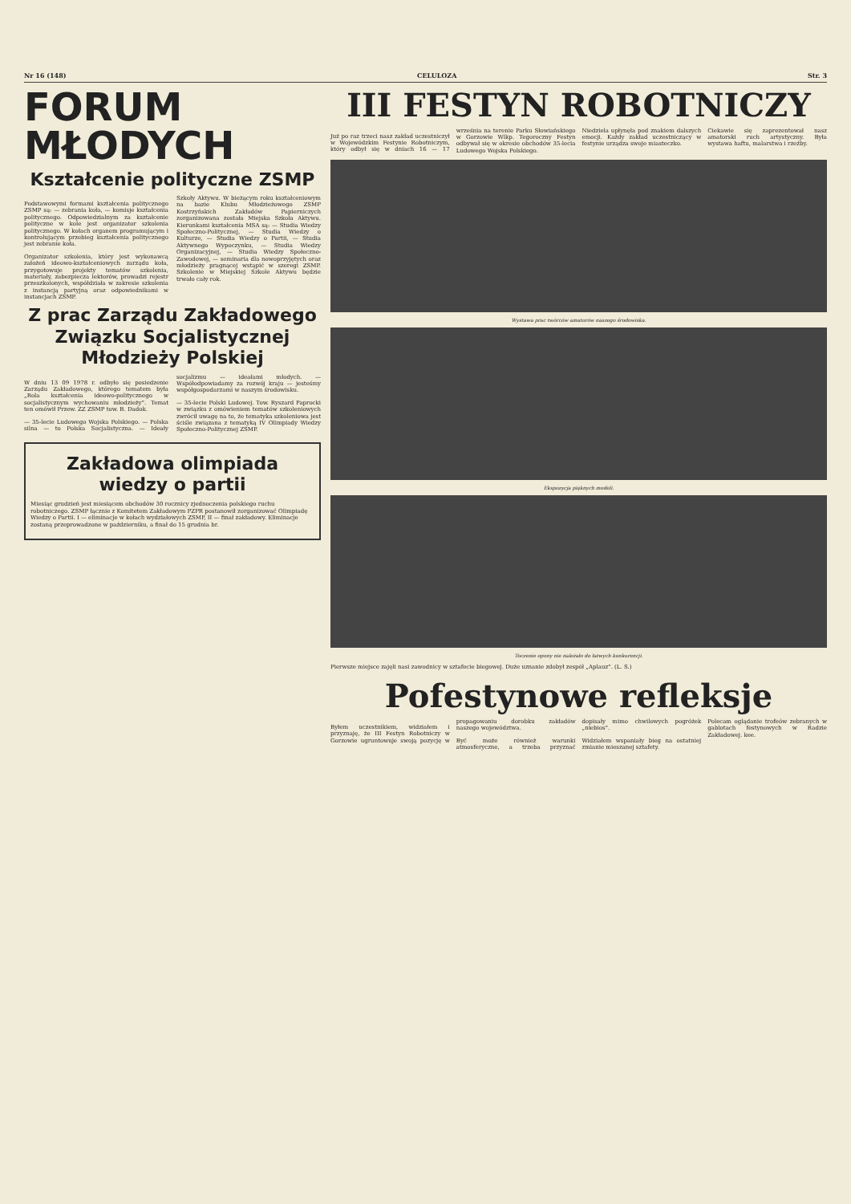Nr 16 (148) CELULOZA Str. 3
FORUM
MŁODYCH
Kształcenie polityczne ZSMP
Podstawowymi formami kształcenia politycznego ZSMP są: — zebrania koła, — komisje kształcenia politycznego. Odpowiedzialnym za kształcenie polityczne w kole jest organizator szkolenia politycznego. W kołach organem programującym i kontrolującym przebieg kształcenia politycznego jest zebranie koła.
Organizator szkolenia, który jest wykonawcą założeń ideowo-kształceniowych zarządu koła, przygotowuje projekty tematów szkolenia, materiały, zabezpiecza lektorów, prowadzi rejestr przeszkolonych, współdziała w zakresie szkolenia z instancją partyjną oraz odpowiednikami w instancjach ZSMP.
Szkoły Aktywu. W bieżącym roku kształceniowym na bazie Klubu Młodzieżowego ZSMP Kostrzyńskich Zakładów Papierniczych zorganizowana została Miejska Szkoła Aktywu. Kierunkami kształcenia MSA są: — Studia Wiedzy Społeczno-Politycznej, — Studia Wiedzy o Kulturze, — Studia Wiedzy o Partii, — Studia Aktywnego Wypoczynku, — Studia Wiedzy Organizacyjnej, — Studia Wiedzy Społeczno-Zawodowej, — seminaria dla nowoprzyjętych oraz młodzieży pragnącej wstąpić w szeregi ZSMP. Szkolenie w Miejskiej Szkole Aktywu będzie trwało cały rok.
Z prac Zarządu Zakładowego Związku Socjalistycznej Młodzieży Polskiej
W dniu 13 09 1978 r. odbyło się posiedzenie Zarządu Zakładowego, którego tematem była „Rola kształcenia ideowo-politycznego w socjalistycznym wychowaniu młodzieży”. Temat ten omówił Przew. ZZ ZSMP tow. B. Dadok.
— 35-lecie Ludowego Wojska Polskiego. — Polska silna — to Polska Socjalistyczna. — Ideały socjalizmu — ideałami młodych. — Współodpowiadamy za rozwój kraju — jesteśmy współgospodarzami w naszym środowisku.
— 35-lecie Polski Ludowej. Tow. Ryszard Paprocki w związku z omówieniem tematów szkoleniowych zwrócił uwagę na to, że tematyka szkoleniowa jest ściśle związana z tematyką IV Olimpiady Wiedzy Społeczno-Politycznej ZSMP.
Zakładowa olimpiada wiedzy o partii
Miesiąc grudzień jest miesiącem obchodów 30 rocznicy zjednoczenia polskiego ruchu robotniczego. ZSMP łącznie z Komitetem Zakładowym PZPR postanowił zorganizować Olimpiadę Wiedzy o Partii. I — eliminacje w kołach wydziałowych ZSMP, II — finał zakładowy. Eliminacje zostaną przeprowadzone w październiku, a finał do 15 grudnia br.
III FESTYN ROBOTNICZY
Już po raz trzeci nasz zakład uczestniczył w Wojewódzkim Festynie Robotniczym, który odbył się w dniach 16 — 17 września na terenie Parku Słowiańskiego w Gorzowie Wlkp. Tegoroczny Festyn odbywał się w okresie obchodów 35-lecia Ludowego Wojska Polskiego.
Niedziela upłynęła pod znakiem dalszych emocji. Każdy zakład uczestniczący w festynie urządza swoje miasteczko.
Ciekawie się zaprezentował nasz amatorski ruch artystyczny. Była wystawa haftu, malarstwa i rzeźby.
Wystawa prac twórców amatorów naszego środowiska.
Ekspozycja pięknych modeli.
Toczenie opony nie należało do łatwych konkurencji.
Pierwsze miejsce zajęli nasi zawodnicy w sztafecie biegowej. Duże uznanie zdobył zespół „Aplauz”. (L. S.)
Pofestynowe refleksje
Byłem uczestnikiem, widziałem i przyznaję, że III Festyn Robotniczy w Gorzowie ugruntowuje swoją pozycję w propagowaniu dorobku zakładów naszego województwa.
Być może również warunki atmosferyczne, a trzeba przyznać dopisały mimo chwilowych pogróżek „niebios”.
Widziałem wspaniały bieg na ostatniej zmianie mieszanej sztafety.
Polecam oglądanie trofeów zebranych w gablotach festynowych w Radzie Zakładowej. kee.